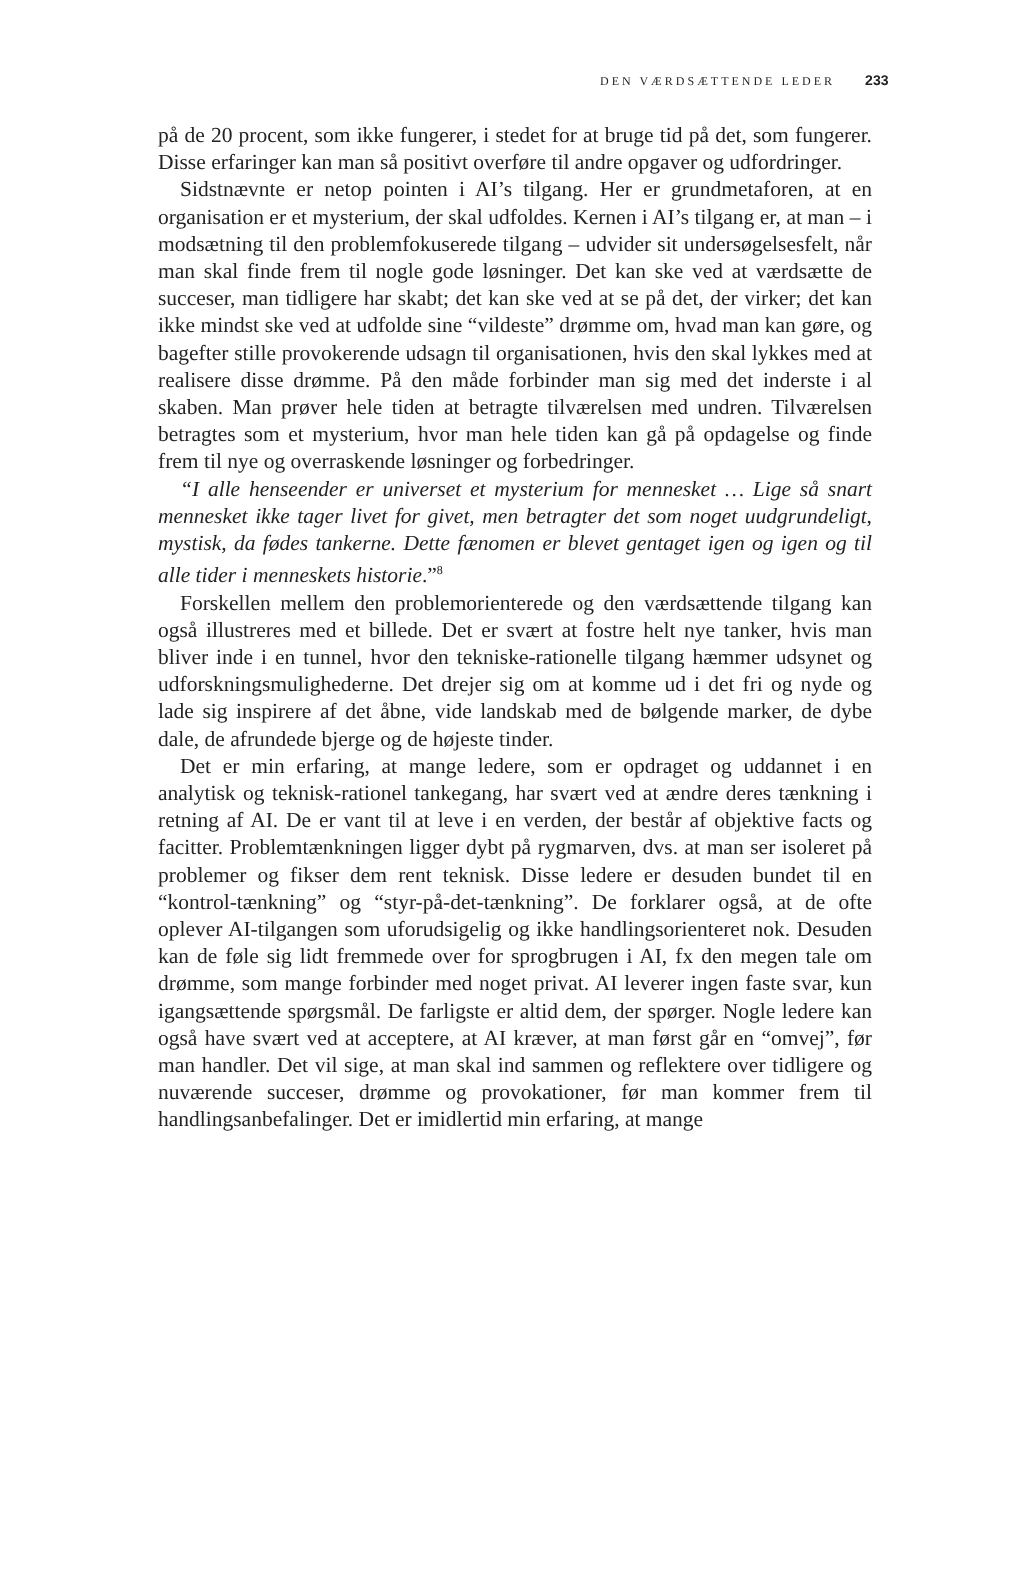DEN VÆRDSÆTTENDE LEDER 233
på de 20 procent, som ikke fungerer, i stedet for at bruge tid på det, som fungerer. Disse erfaringer kan man så positivt overføre til andre opgaver og udfordringer.
Sidstnævnte er netop pointen i AI’s tilgang. Her er grundmetaforen, at en organisation er et mysterium, der skal udfoldes. Kernen i AI’s tilgang er, at man – i modsætning til den problemfokuserede tilgang – udvider sit undersøgelsesfelt, når man skal finde frem til nogle gode løsninger. Det kan ske ved at værdsætte de succeser, man tidligere har skabt; det kan ske ved at se på det, der virker; det kan ikke mindst ske ved at udfolde sine “vildeste” drømme om, hvad man kan gøre, og bagefter stille provokerende udsagn til organisationen, hvis den skal lykkes med at realisere disse drømme. På den måde forbinder man sig med det inderste i al skaben. Man prøver hele tiden at betragte tilværelsen med undren. Tilværelsen betragtes som et mysterium, hvor man hele tiden kan gå på opdagelse og finde frem til nye og overraskende løsninger og forbedringer.
“I alle henseender er universet et mysterium for mennesket … Lige så snart mennesket ikke tager livet for givet, men betragter det som noget uudgrundeligt, mystisk, da fødes tankerne. Dette fænomen er blevet gentaget igen og igen og til alle tider i menneskets historie.”<sup>8</sup>
Forskellen mellem den problemorienterede og den værdsættende tilgang kan også illustreres med et billede. Det er svært at fostre helt nye tanker, hvis man bliver inde i en tunnel, hvor den tekniske-rationelle tilgang hæmmer udsynet og udforskningsmulighederne. Det drejer sig om at komme ud i det fri og nyde og lade sig inspirere af det åbne, vide landskab med de bølgende marker, de dybe dale, de afrundede bjerge og de højeste tinder.
Det er min erfaring, at mange ledere, som er opdraget og uddannet i en analytisk og teknisk-rationel tankegang, har svært ved at ændre deres tænkning i retning af AI. De er vant til at leve i en verden, der består af objektive facts og facitter. Problemtænkningen ligger dybt på rygmarven, dvs. at man ser isoleret på problemer og fikser dem rent teknisk. Disse ledere er desuden bundet til en “kontrol-tænkning” og “styr-på-det-tænkning”. De forklarer også, at de ofte oplever AI-tilgangen som uforudsigelig og ikke handlingsorienteret nok. Desuden kan de føle sig lidt fremmede over for sprogbrugen i AI, fx den megen tale om drømme, som mange forbinder med noget privat. AI leverer ingen faste svar, kun igangsættende spørgsmål. De farligste er altid dem, der spørger. Nogle ledere kan også have svært ved at acceptere, at AI kræver, at man først går en “omvej”, før man handler. Det vil sige, at man skal ind sammen og reflektere over tidligere og nuværende succeser, drømme og provokationer, før man kommer frem til handlingsanbefalinger. Det er imidlertid min erfaring, at mange